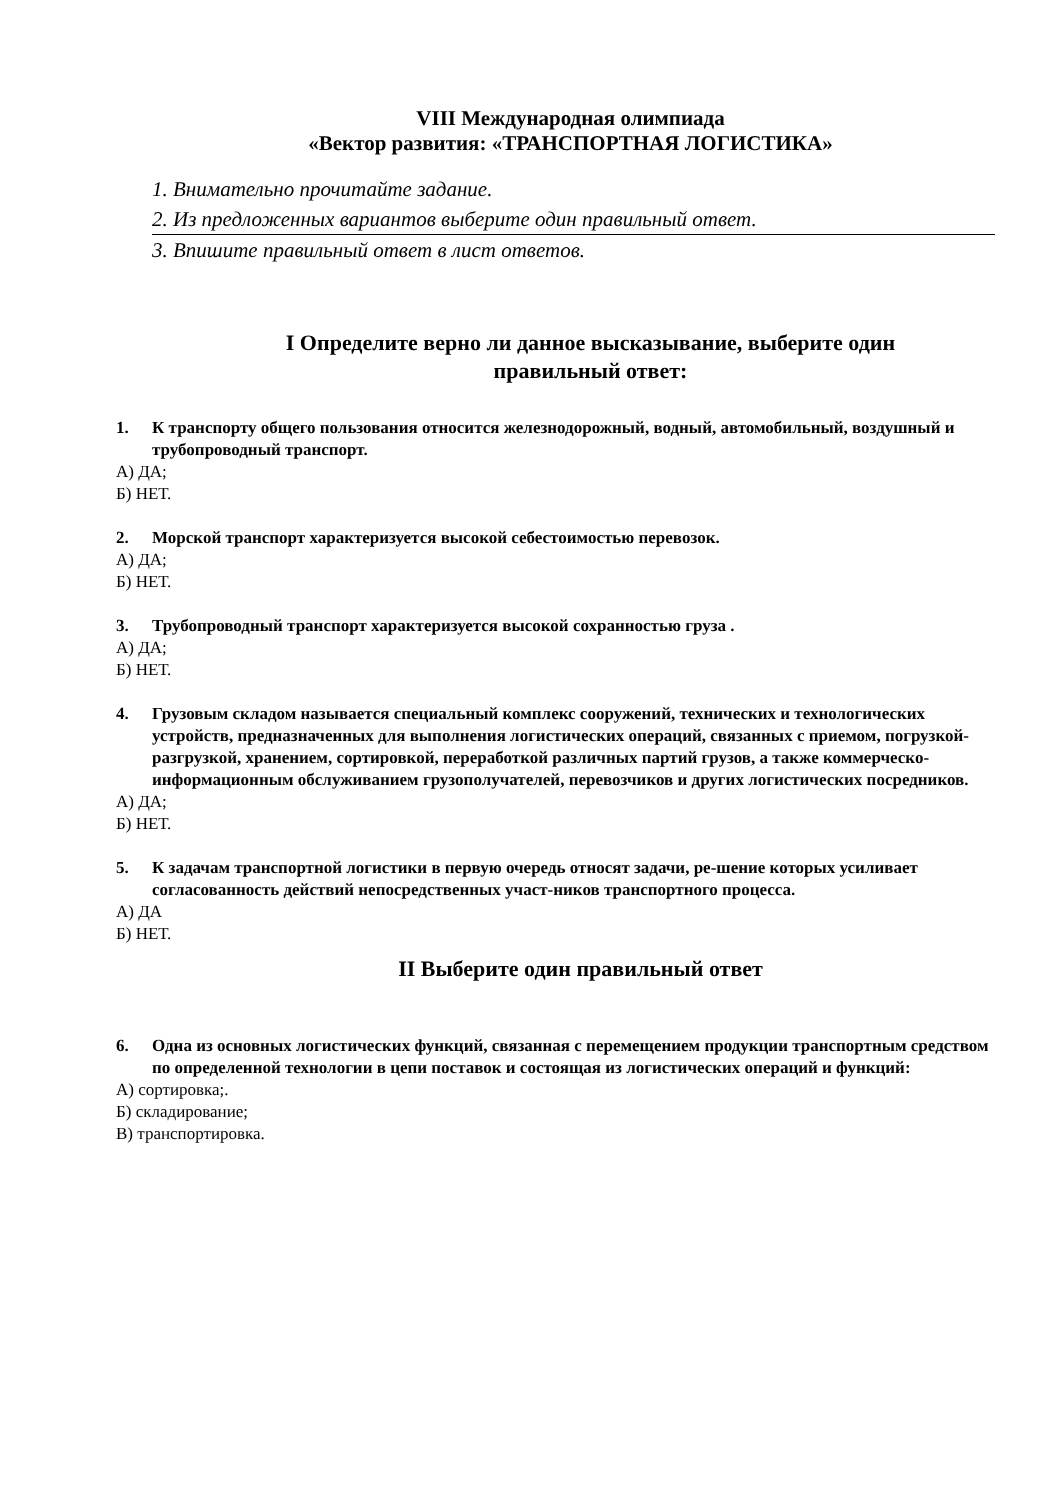VIII Международная олимпиада
«Вектор развития: «ТРАНСПОРТНАЯ ЛОГИСТИКА»
1. Внимательно прочитайте задание.
2. Из предложенных вариантов выберите один правильный ответ.
3. Впишите правильный ответ в лист ответов.
I Определите верно ли данное высказывание, выберите один правильный ответ:
1. К транспорту общего пользования относится железнодорожный, водный, автомобильный, воздушный и трубопроводный транспорт.
А) ДА;
Б) НЕТ.
2. Морской транспорт характеризуется высокой себестоимостью перевозок.
А) ДА;
Б) НЕТ.
3. Трубопроводный транспорт характеризуется высокой сохранностью груза .
А) ДА;
Б) НЕТ.
4. Грузовым складом называется специальный комплекс сооружений, технических и технологических устройств, предназначенных для выполнения логистических операций, связанных с приемом, погрузкой-разгрузкой, хранением, сортировкой, переработкой различных партий грузов, а также коммерческо-информационным обслуживанием грузополучателей, перевозчиков и других логистических посредников.
А) ДА;
Б) НЕТ.
5. К задачам транспортной логистики в первую очередь относят задачи, ре-шение которых усиливает согласованность действий непосредственных участ-ников транспортного процесса.
А) ДА
Б) НЕТ.
II Выберите один правильный ответ
6. Одна из основных логистических функций, связанная с перемещением продукции транспортным средством по определенной технологии в цепи поставок и состоящая из логистических операций и функций:
А) сортировка;.
Б) складирование;
В) транспортировка.